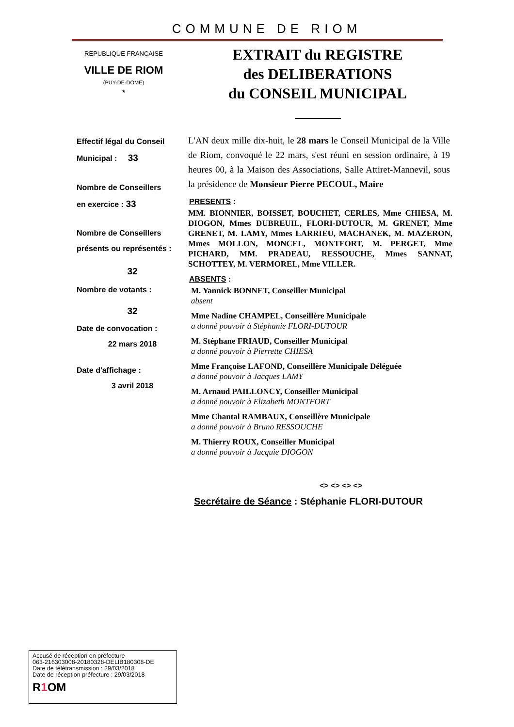COMMUNE DE RIOM
REPUBLIQUE FRANCAISE
VILLE DE RIOM
(PUY-DE-DOME)
*
EXTRAIT du REGISTRE
des DELIBERATIONS
du CONSEIL MUNICIPAL
Effectif légal du Conseil
Municipal : 33
Nombre de Conseillers
en exercice : 33
Nombre de Conseillers
présents ou représentés :
32
Nombre de votants :
32
Date de convocation :
22 mars 2018
Date d'affichage :
3 avril 2018
L'AN deux mille dix-huit, le 28 mars le Conseil Municipal de la Ville de Riom, convoqué le 22 mars, s'est réuni en session ordinaire, à 19 heures 00, à la Maison des Associations, Salle Attiret-Mannevil, sous la présidence de Monsieur Pierre PECOUL, Maire
PRESENTS :
MM. BIONNIER, BOISSET, BOUCHET, CERLES, Mme CHIESA, M. DIOGON, Mmes DUBREUIL, FLORI-DUTOUR, M. GRENET, Mme GRENET, M. LAMY, Mmes LARRIEU, MACHANEK, M. MAZERON, Mmes MOLLON, MONCEL, MONTFORT, M. PERGET, Mme PICHARD, MM. PRADEAU, RESSOUCHE, Mmes SANNAT, SCHOTTEY, M. VERMOREL, Mme VILLER.
ABSENTS :
M. Yannick BONNET, Conseiller Municipal
absent
Mme Nadine CHAMPEL, Conseillère Municipale
a donné pouvoir à Stéphanie FLORI-DUTOUR
M. Stéphane FRIAUD, Conseiller Municipal
a donné pouvoir à Pierrette CHIESA
Mme Françoise LAFOND, Conseillère Municipale Déléguée
a donné pouvoir à Jacques LAMY
M. Arnaud PAILLONCY, Conseiller Municipal
a donné pouvoir à Elizabeth MONTFORT
Mme Chantal RAMBAUX, Conseillère Municipale
a donné pouvoir à Bruno RESSOUCHE
M. Thierry ROUX, Conseiller Municipal
a donné pouvoir à Jacquie DIOGON
<> <> <> <>
Secrétaire de Séance : Stéphanie FLORI-DUTOUR
Accusé de réception en préfecture
063-216303008-20180328-DELIB180308-DE
Date de télétransmission : 29/03/2018
Date de réception préfecture : 29/03/2018
R1 OM